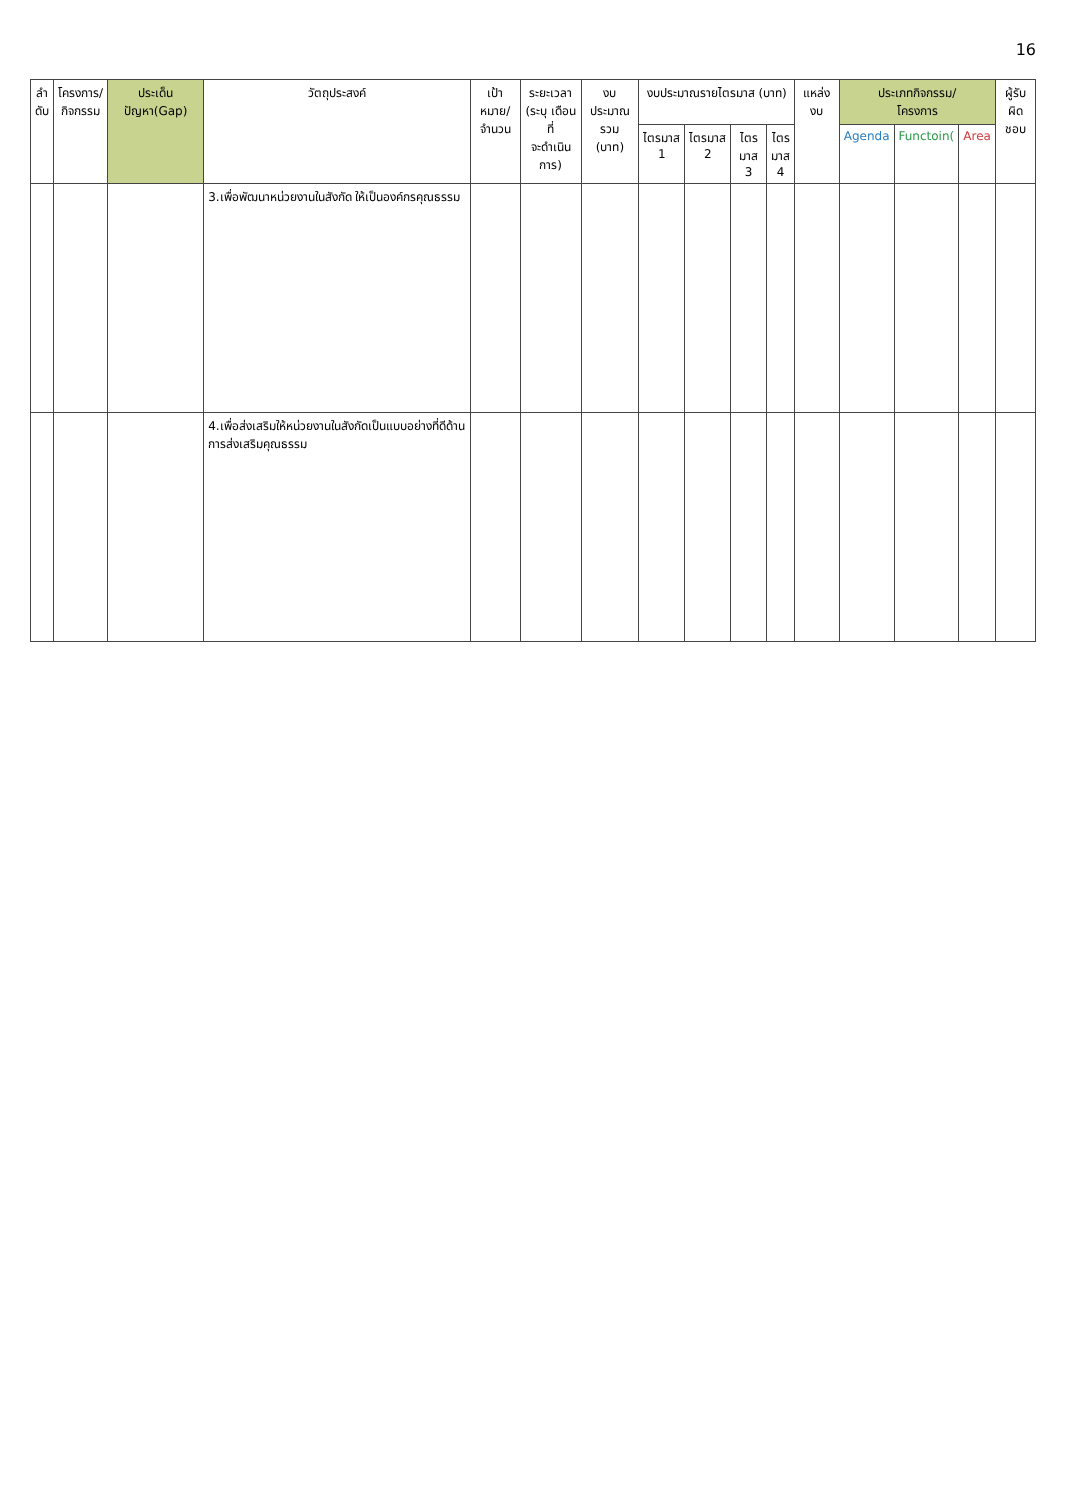16
| ลำ ดับ | โครงการ/ กิจกรรม | ประเด็นปัญหา(Gap) | วัตถุประสงค์ | เป้าหมาย/ จำนวน | ระยะเวลา (ระบุ เดือนที่ จะดำเนินการ) | งบประมาณ รวม (บาท) | งบประมาณรายไตรมาส (บาท) | | | | แหล่งงบ | ประเภทกิจกรรม/ โครงการ | | | ผู้รับผิด ชอบ |
| --- | --- | --- | --- | --- | --- | --- | --- | --- | --- | --- | --- | --- | --- | --- | --- |
| | | | | | | | ไตรมาส 1 | ไตรมาส 2 | ไตร มาส 3 | ไตร มาส 4 | | Agenda | Functoin( | Area | |
| | | | 3.เพื่อพัฒนาหน่วยงานในสังกัด ให้เป็นองค์กรคุณธรรม | | | | | | | | | | | | |
| | | | 4.เพื่อส่งเสริมให้หน่วยงานในสังกัดเป็นแบบอย่างที่ดีด้านการส่งเสริมคุณธรรม | | | | | | | | | | | | |